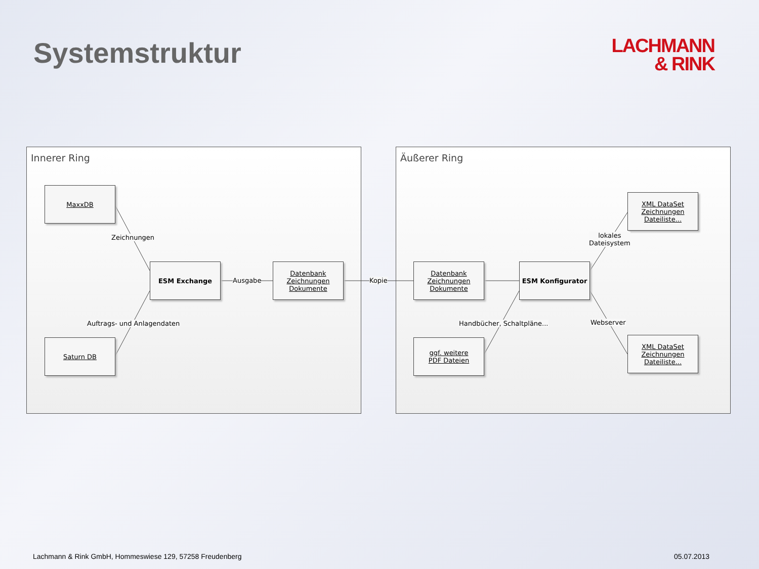Systemstruktur
LACHMANN
& RINK
Innerer Ring Äußerer Ring
MaxxDB
Saturn DB
ESM Exchange
Datenbank
Zeichnungen
Dokumente
Datenbank
Zeichnungen
Dokumente
ggf. weitere
PDF Dateien
ESM Konfigurator
XML DataSet
Zeichnungen
Dateiliste...
XML DataSet
Zeichnungen
Dateiliste...
Zeichnungen
Auftrags- und Anlagendaten
Ausgabe Kopie
Handbücher, Schaltpläne...
lokales
Dateisystem
Webserver
Lachmann & Rink GmbH, Hommeswiese 129, 57258 Freudenberg 05.07.2013